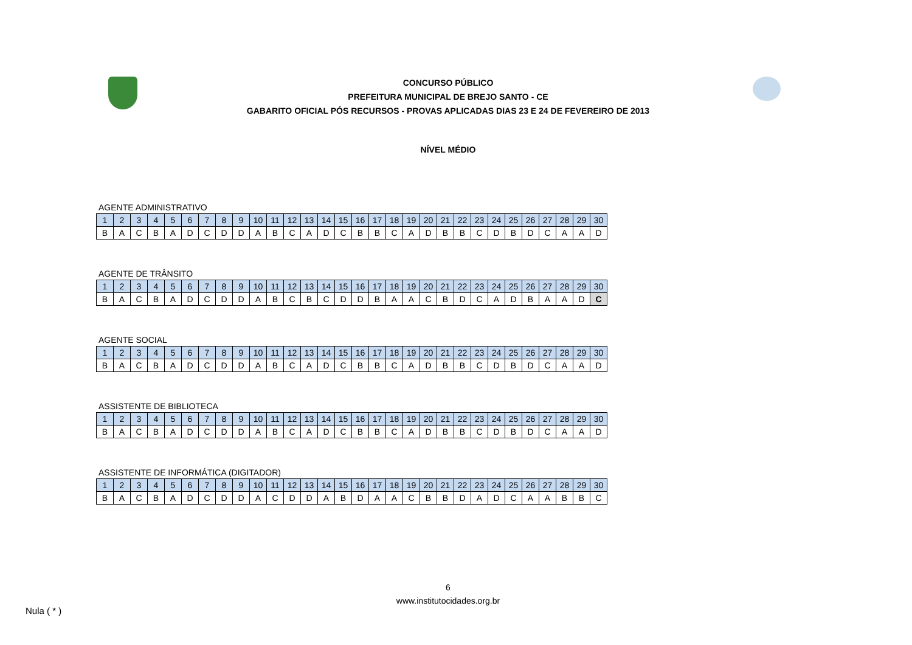CONCURSO PÚBLICO
PREFEITURA MUNICIPAL DE BREJO SANTO - CE
GABARITO OFICIAL PÓS RECURSOS - PROVAS APLICADAS DIAS 23 E 24 DE FEVEREIRO DE 2013
NÍVEL MÉDIO
AGENTE ADMINISTRATIVO
| 1 | 2 | 3 | 4 | 5 | 6 | 7 | 8 | 9 | 10 | 11 | 12 | 13 | 14 | 15 | 16 | 17 | 18 | 19 | 20 | 21 | 22 | 23 | 24 | 25 | 26 | 27 | 28 | 29 | 30 |
| B | A | C | B | A | D | C | D | D | A | B | C | A | D | C | B | B | C | A | D | B | B | C | D | B | D | C | A | A | D |
AGENTE DE TRÂNSITO
| 1 | 2 | 3 | 4 | 5 | 6 | 7 | 8 | 9 | 10 | 11 | 12 | 13 | 14 | 15 | 16 | 17 | 18 | 19 | 20 | 21 | 22 | 23 | 24 | 25 | 26 | 27 | 28 | 29 | 30 |
| B | A | C | B | A | D | C | D | D | A | B | C | B | C | D | D | B | A | A | C | B | D | C | A | D | B | A | A | D | C |
AGENTE SOCIAL
| 1 | 2 | 3 | 4 | 5 | 6 | 7 | 8 | 9 | 10 | 11 | 12 | 13 | 14 | 15 | 16 | 17 | 18 | 19 | 20 | 21 | 22 | 23 | 24 | 25 | 26 | 27 | 28 | 29 | 30 |
| B | A | C | B | A | D | C | D | D | A | B | C | A | D | C | B | B | C | A | D | B | B | C | D | B | D | C | A | A | D |
ASSISTENTE DE BIBLIOTECA
| 1 | 2 | 3 | 4 | 5 | 6 | 7 | 8 | 9 | 10 | 11 | 12 | 13 | 14 | 15 | 16 | 17 | 18 | 19 | 20 | 21 | 22 | 23 | 24 | 25 | 26 | 27 | 28 | 29 | 30 |
| B | A | C | B | A | D | C | D | D | A | B | C | A | D | C | B | B | C | A | D | B | B | C | D | B | D | C | A | A | D |
ASSISTENTE DE INFORMÁTICA (DIGITADOR)
| 1 | 2 | 3 | 4 | 5 | 6 | 7 | 8 | 9 | 10 | 11 | 12 | 13 | 14 | 15 | 16 | 17 | 18 | 19 | 20 | 21 | 22 | 23 | 24 | 25 | 26 | 27 | 28 | 29 | 30 |
| B | A | C | B | A | D | C | D | D | A | C | D | D | A | B | D | A | A | C | B | B | D | A | D | C | A | A | B | B | C |
6
www.institutocidades.org.br
Nula ( * )